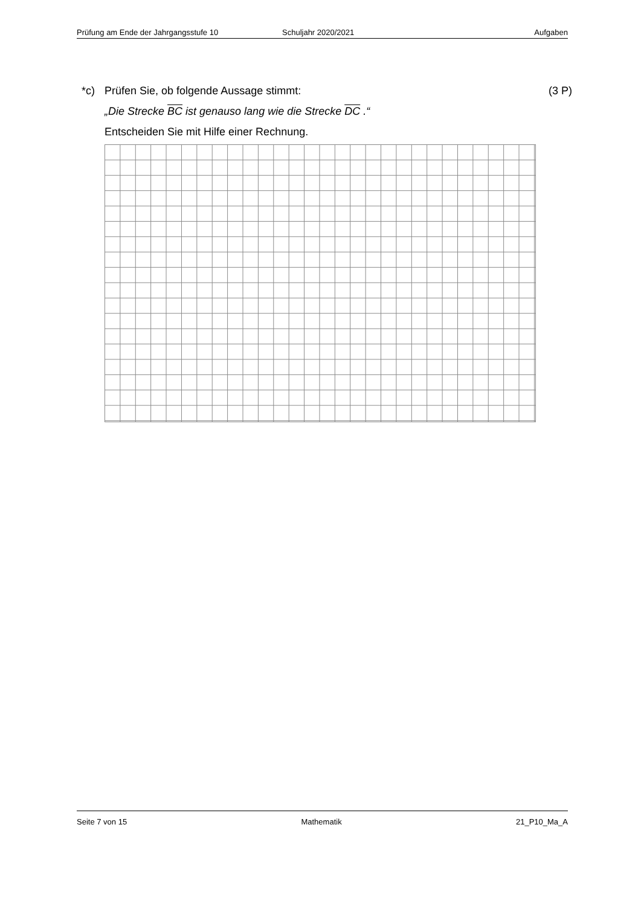Prüfung am Ende der Jahrgangsstufe 10 Schuljahr 2020/2021 Aufgaben
*c) Prüfen Sie, ob folgende Aussage stimmt: (3 P)
„Die Strecke BC ist genauso lang wie die Strecke DC .“
Entscheiden Sie mit Hilfe einer Rechnung.
Seite 7 von 15 Mathematik 21_P10_Ma_A